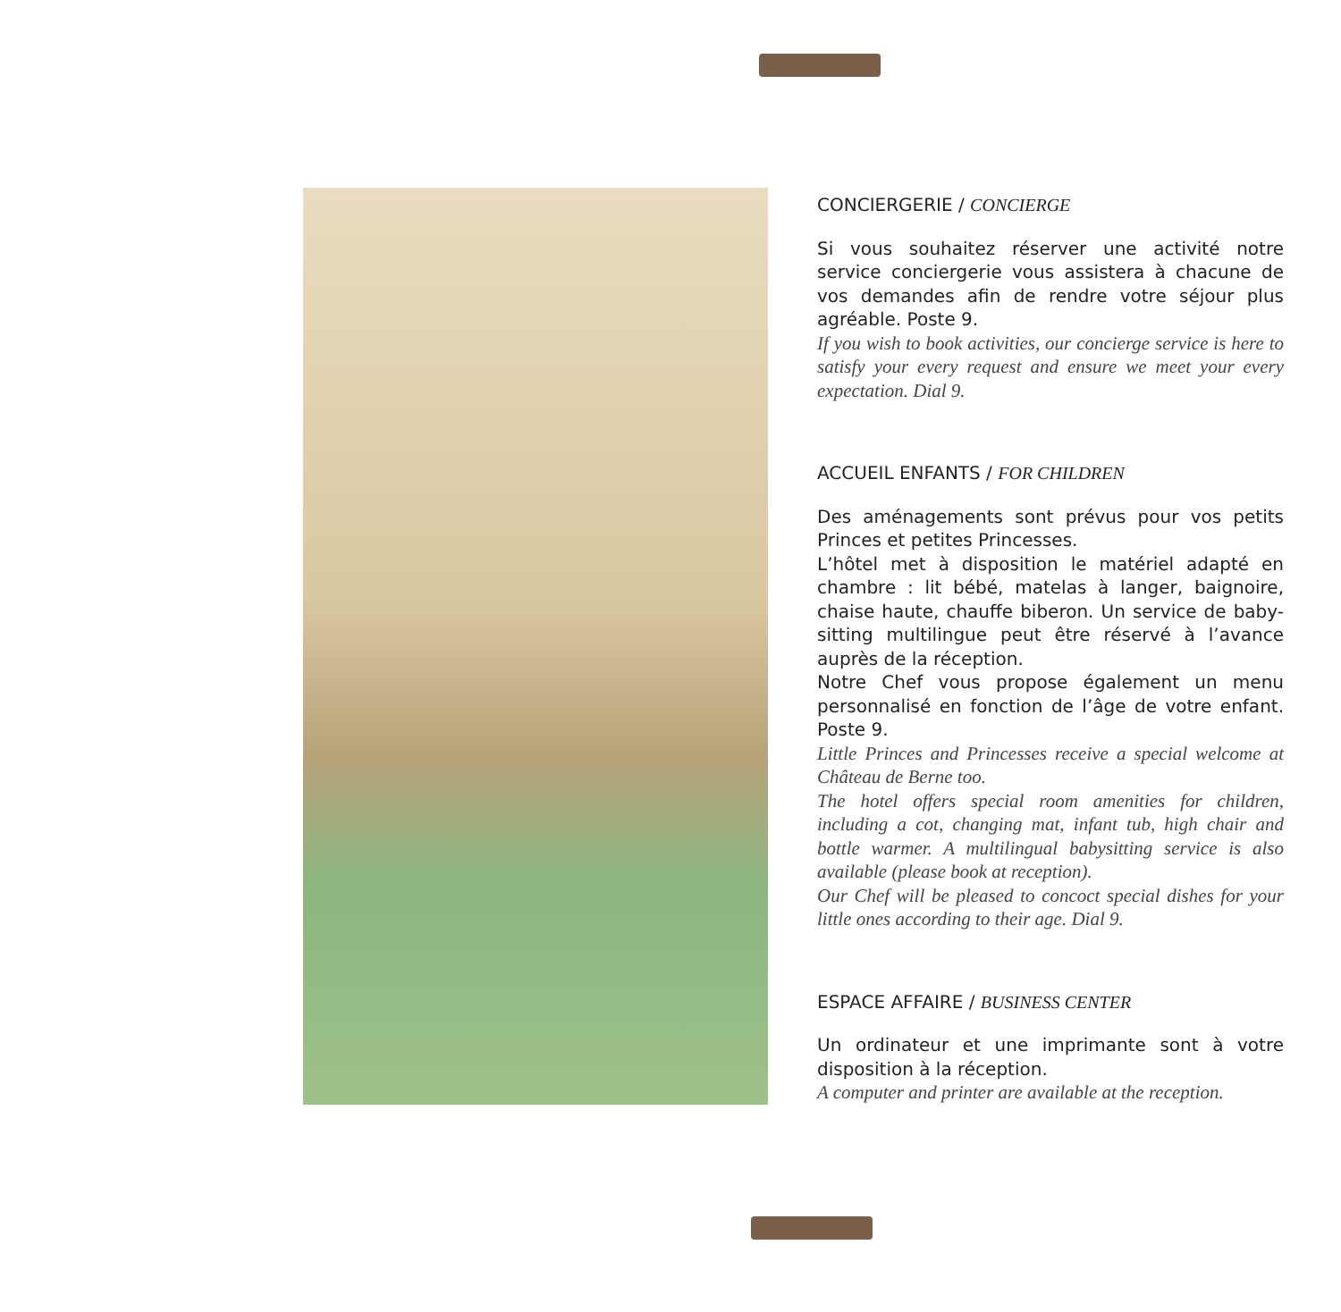CONCIERGERIE / CONCIERGE
Si vous souhaitez réserver une activité notre service conciergerie vous assistera à chacune de vos demandes afin de rendre votre séjour plus agréable. Poste 9.
If you wish to book activities, our concierge service is here to satisfy your every request and ensure we meet your every expectation. Dial 9.
ACCUEIL ENFANTS / FOR CHILDREN
Des aménagements sont prévus pour vos petits Princes et petites Princesses.
L’hôtel met à disposition le matériel adapté en chambre : lit bébé, matelas à langer, baignoire, chaise haute, chauffe biberon. Un service de baby-sitting multilingue peut être réservé à l’avance auprès de la réception.
Notre Chef vous propose également un menu personnalisé en fonction de l’âge de votre enfant. Poste 9.
Little Princes and Princesses receive a special welcome at Château de Berne too.
The hotel offers special room amenities for children, including a cot, changing mat, infant tub, high chair and bottle warmer. A multilingual babysitting service is also available (please book at reception).
Our Chef will be pleased to concoct special dishes for your little ones according to their age. Dial 9.
ESPACE AFFAIRE / BUSINESS CENTER
Un ordinateur et une imprimante sont à votre disposition à la réception.
A computer and printer are available at the reception.